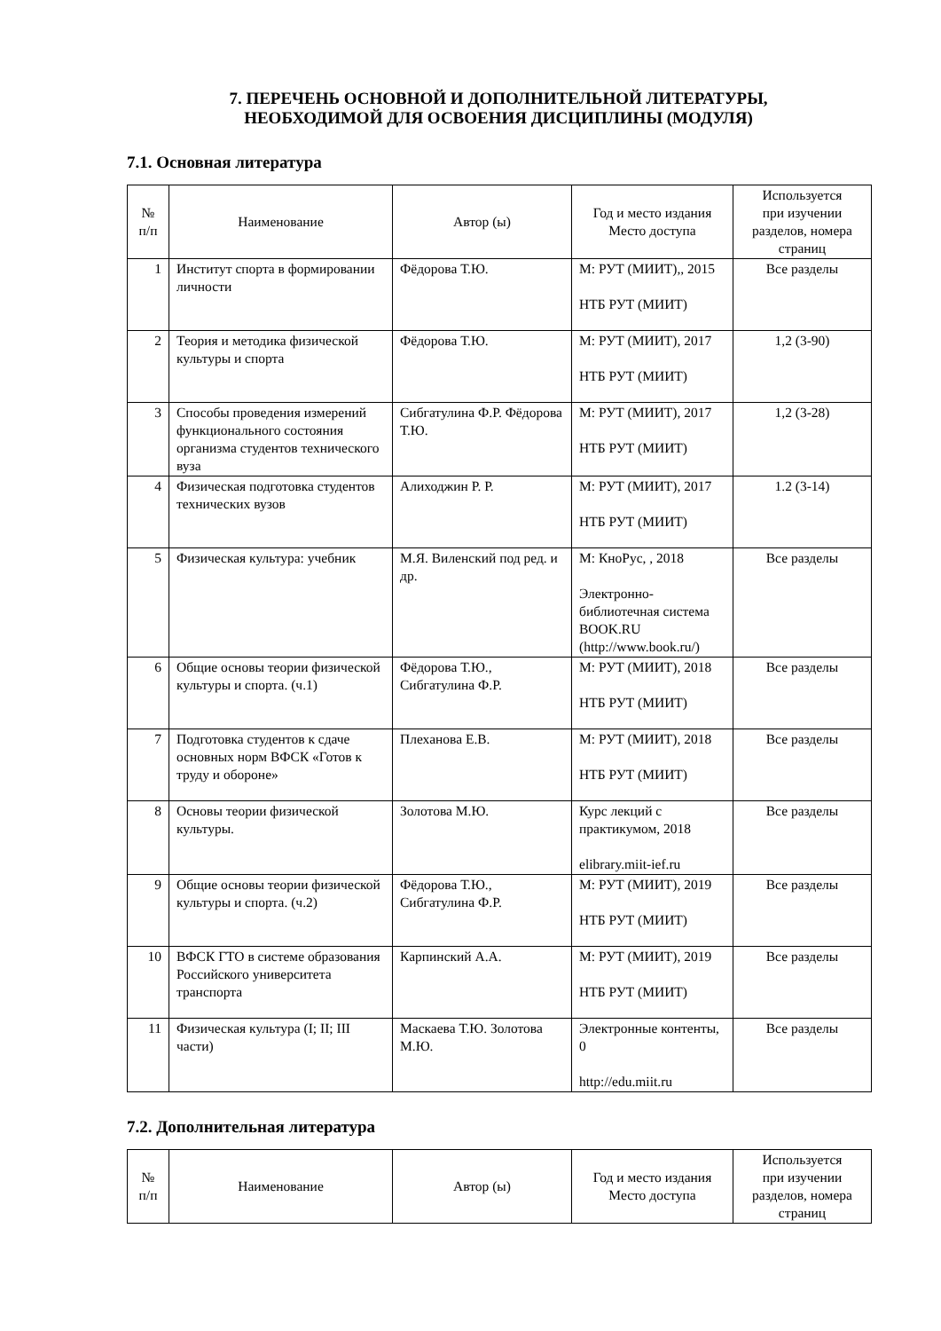7. ПЕРЕЧЕНЬ ОСНОВНОЙ И ДОПОЛНИТЕЛЬНОЙ ЛИТЕРАТУРЫ,
НЕОБХОДИМОЙ ДЛЯ ОСВОЕНИЯ ДИСЦИПЛИНЫ (МОДУЛЯ)
7.1. Основная литература
| № п/п | Наименование | Автор (ы) | Год и место издания Место доступа | Используется при изучении разделов, номера страниц |
| --- | --- | --- | --- | --- |
| 1 | Институт спорта в формировании личности | Фёдорова Т.Ю. | М: РУТ (МИИТ),, 2015 НТБ РУТ (МИИТ) | Все разделы |
| 2 | Теория и методика физической культуры и спорта | Фёдорова Т.Ю. | М: РУТ (МИИТ), 2017 НТБ РУТ (МИИТ) | 1,2 (3-90) |
| 3 | Способы проведения измерений функционального состояния организма студентов технического вуза | Сибгатулина Ф.Р. Фёдорова Т.Ю. | М: РУТ (МИИТ), 2017 НТБ РУТ (МИИТ) | 1,2 (3-28) |
| 4 | Физическая подготовка студентов технических вузов | Алиходжин Р. Р. | М: РУТ (МИИТ), 2017 НТБ РУТ (МИИТ) | 1.2 (3-14) |
| 5 | Физическая культура: учебник | М.Я. Виленский под ред. и др. | М: КноРус, , 2018 Электронно-библиотечная система BOOK.RU (http://www.book.ru/) | Все разделы |
| 6 | Общие основы теории физической культуры и спорта. (ч.1) | Фёдорова Т.Ю., Сибгатулина Ф.Р. | М: РУТ (МИИТ), 2018 НТБ РУТ (МИИТ) | Все разделы |
| 7 | Подготовка студентов к сдаче основных норм ВФСК «Готов к труду и обороне» | Плеханова Е.В. | М: РУТ (МИИТ), 2018 НТБ РУТ (МИИТ) | Все разделы |
| 8 | Основы теории физической культуры. | Золотова М.Ю. | Курс лекций с практикумом, 2018 elibrary.miit-ief.ru | Все разделы |
| 9 | Общие основы теории физической культуры и спорта. (ч.2) | Фёдорова Т.Ю., Сибгатулина Ф.Р. | М: РУТ (МИИТ), 2019 НТБ РУТ (МИИТ) | Все разделы |
| 10 | ВФСК ГТО в системе образования Российского университета транспорта | Карпинский А.А. | М: РУТ (МИИТ), 2019 НТБ РУТ (МИИТ) | Все разделы |
| 11 | Физическая культура (I; II; III части) | Маскаева Т.Ю. Золотова М.Ю. | Электронные контенты, 0 http://edu.miit.ru | Все разделы |
7.2. Дополнительная литература
| № п/п | Наименование | Автор (ы) | Год и место издания Место доступа | Используется при изучении разделов, номера страниц |
| --- | --- | --- | --- | --- |